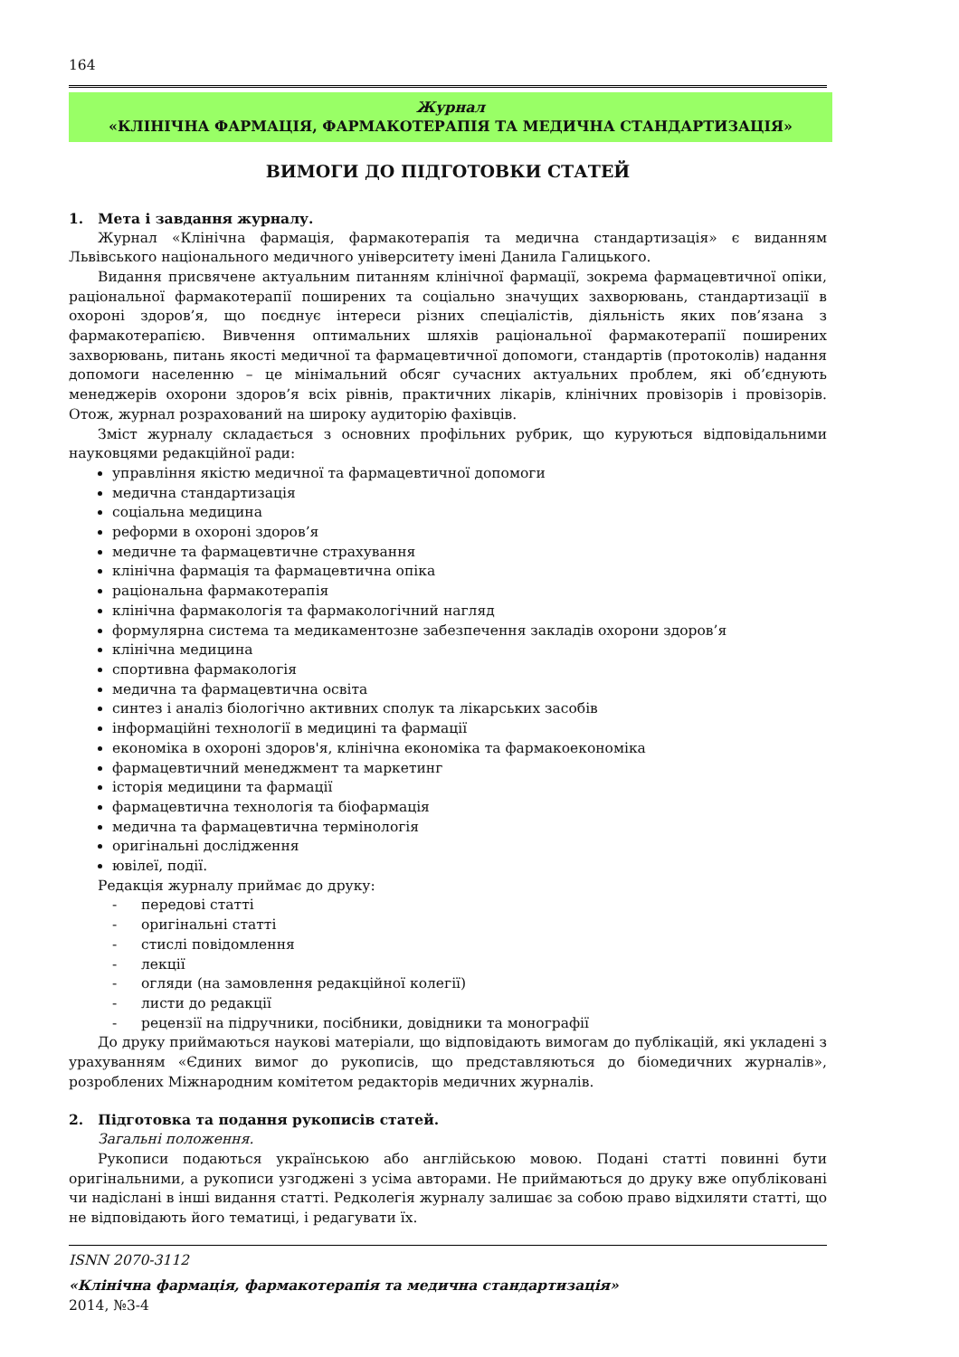164
Журнал
«КЛІНІЧНА ФАРМАЦІЯ, ФАРМАКОТЕРАПІЯ ТА МЕДИЧНА СТАНДАРТИЗАЦІЯ»
ВИМОГИ ДО ПІДГОТОВКИ СТАТЕЙ
1. Мета і завдання журналу.
Журнал «Клінічна фармація, фармакотерапія та медична стандартизація» є виданням Львівського національного медичного університету імені Данила Галицького.
Видання присвячене актуальним питанням клінічної фармації, зокрема фармацевтичної опіки, раціональної фармакотерапії поширених та соціально значущих захворювань, стандартизації в охороні здоров’я, що поєднує інтереси різних спеціалістів, діяльність яких пов’язана з фармакотерапією. Вивчення оптимальних шляхів раціональної фармакотерапії поширених захворювань, питань якості медичної та фармацевтичної допомоги, стандартів (протоколів) надання допомоги населенню – це мінімальний обсяг сучасних актуальних проблем, які об’єднують менеджерів охорони здоров’я всіх рівнів, практичних лікарів, клінічних провізорів і провізорів. Отож, журнал розрахований на широку аудиторію фахівців.
Зміст журналу складається з основних профільних рубрик, що куруються відповідальними науковцями редакційної ради:
управління якістю медичної та фармацевтичної допомоги
медична стандартизація
соціальна медицина
реформи в охороні здоров’я
медичне та фармацевтичне страхування
клінічна фармація та фармацевтична опіка
раціональна фармакотерапія
клінічна фармакологія та фармакологічний нагляд
формулярна система та медикаментозне забезпечення закладів охорони здоров’я
клінічна медицина
спортивна фармакологія
медична та фармацевтична освіта
синтез і аналіз біологічно активних сполук та лікарських засобів
інформаційні технології в медицині та фармації
економіка в охороні здоров'я, клінічна економіка та фармакоекономіка
фармацевтичний менеджмент та маркетинг
історія медицини та фармації
фармацевтична технологія та біофармація
медична та фармацевтична термінологія
оригінальні дослідження
ювілеї, події.
Редакція журналу приймає до друку:
- передові статті
- оригінальні статті
- стислі повідомлення
- лекції
- огляди (на замовлення редакційної колегії)
- листи до редакції
- рецензії на підручники, посібники, довідники та монографії
До друку приймаються наукові матеріали, що відповідають вимогам до публікацій, які укладені з урахуванням «Єдиних вимог до рукописів, що представляються до біомедичних журналів», розроблених Міжнародним комітетом редакторів медичних журналів.
2. Підготовка та подання рукописів статей.
Загальні положення.
Рукописи подаються українською або англійською мовою. Подані статті повинні бути оригінальними, а рукописи узгоджені з усіма авторами. Не приймаються до друку вже опубліковані чи надіслані в інші видання статті. Редколегія журналу залишає за собою право відхиляти статті, що не відповідають його тематиці, і редагувати їх.
ISNN 2070-3112
«Клінічна фармація, фармакотерапія та медична стандартизація»
2014, №3-4